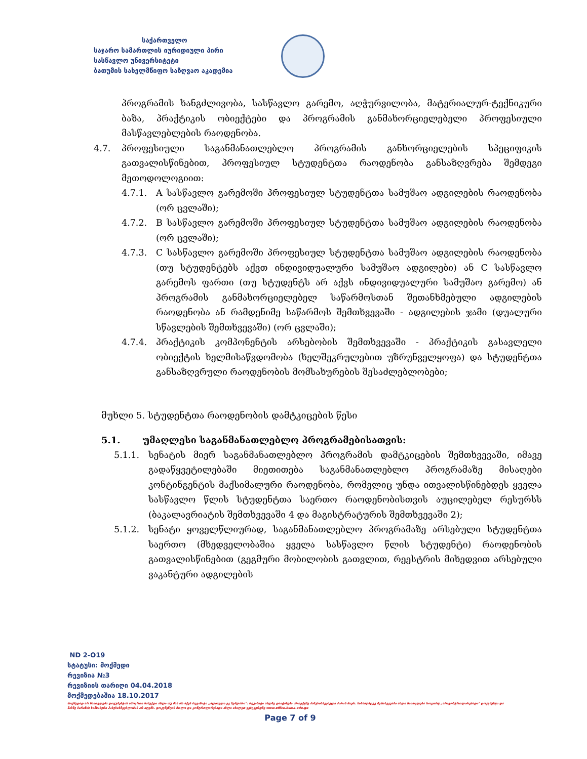საქართველო
საჯარო სამართლის იურიდიული პირი
სასწავლო უნივერსიტეტი
ბათუმის სახელმწიფო საზღვაო აკადემია
პროგრამის ხანგძლივობა, სასწავლო გარემო, აღჭურვილობა, მატერიალურ-ტექნიკური ბაზა, პრაქტიკის ობიექტები და პროგრამის განმახორციელებელი პროფესიული მასწავლებლების რაოდენობა.
4.7. პროფესიული საგანმანათლებლო პროგრამის განხორციელების სპეციფიკის გათვალისწინებით, პროფესიულ სტუდენტთა რაოდენობა განსაზღვრება შემდეგი მეთოდოლოგიით:
4.7.1. A სასწავლო გარემოში პროფესიულ სტუდენტთა სამუშაო ადგილების რაოდენობა (ორ ცვლაში);
4.7.2. B სასწავლო გარემოში პროფესიულ სტუდენტთა სამუშაო ადგილების რაოდენობა (ორ ცვლაში);
4.7.3. C სასწავლო გარემოში პროფესიულ სტუდენტთა სამუშაო ადგილების რაოდენობა (თუ სტუდენტებს აქვთ ინდივიდუალური სამუშაო ადგილები) ან C სასწავლო გარემოს ფართი (თუ სტუდენტს არ აქვს ინდივიდუალური სამუშაო გარემო) ან პროგრამის განმახორციელებელ საწარმოსთან შეთანხმებული ადგილების რაოდენობა ან რამდენიმე საწარმოს შემთხვევაში - ადგილების ჯამი (დუალური სწავლების შემთხვევაში) (ორ ცვლაში);
4.7.4. პრაქტიკის კომპონენტის არსებობის შემთხვევაში - პრაქტიკის გასავლელი ობიექტის ხელმისაწვდომობა (ხელშეკრულებით უზრუნველყოფა) და სტუდენტთა განსაზღვრული რაოდენობის მომსახურების შესაძლებლობები;
მუხლი 5. სტუდენტთა რაოდენობის დამტკიცების წესი
5.1. უმაღლესი საგანმანათლებლო პროგრამებისათვის:
5.1.1. სენატის მიერ საგანმანათლებლო პროგრამის დამტკიცების შემთხვევაში, იმავე გადაწყვეტილებაში მიეთითება საგანმანათლებლო პროგრამაზე მისაღები კონტინგენტის მაქსიმალური რაოდენობა, რომელიც უნდა ითვალისწინებდეს ყველა სასწავლო წლის სტუდენტთა საერთო რაოდენობისთვის აუცილებელ რესურსს (ბაკალავრიატის შემთხვევაში 4 და მაგისტრატურის შემთხვევაში 2);
5.1.2. სენატი ყოველწლიურად, საგანმანათლებლო პროგრამაზე არსებული სტუდენტთა საერთო (მხედველობაშია ყველა სასწავლო წლის სტუდენტი) რაოდენობის გათვალისწინებით (გეგმური მობილობის გათვლით, რეესტრის მიხედვით არსებული ვაკანტური ადგილების
ND 2-O19
სტატუსი: მოქმედი
რევიზია №3
რევიზიის თარიღი 04.04.2018
მოქმედებაშია 18.10.2017
მოქმედად არ ჩაითვლება დოკუმენტის ამოვრთი ნაბეჭდი ასლი თუ მას არ აქვს რევიზიტი „ალიბული ეგ ზემლარი". რევიზიტი ასლზე დაიტანება პროექტზე პასუხისმგებელი პირის მიერ. წინააღმდეგ შემთხვევაში ასლი ჩაითვლება როგორც „არაკონტროლირებადი" დოკუმენტი და მასზე ბარიზის სამსახური პასუხისმგებლობას არ იღებს. დოკუმენტის ბოლო და კონტროლირებადი ასლი იხილეთ ვებგვერდზე www.office.bsma.edu.ge
Page 7 of 9